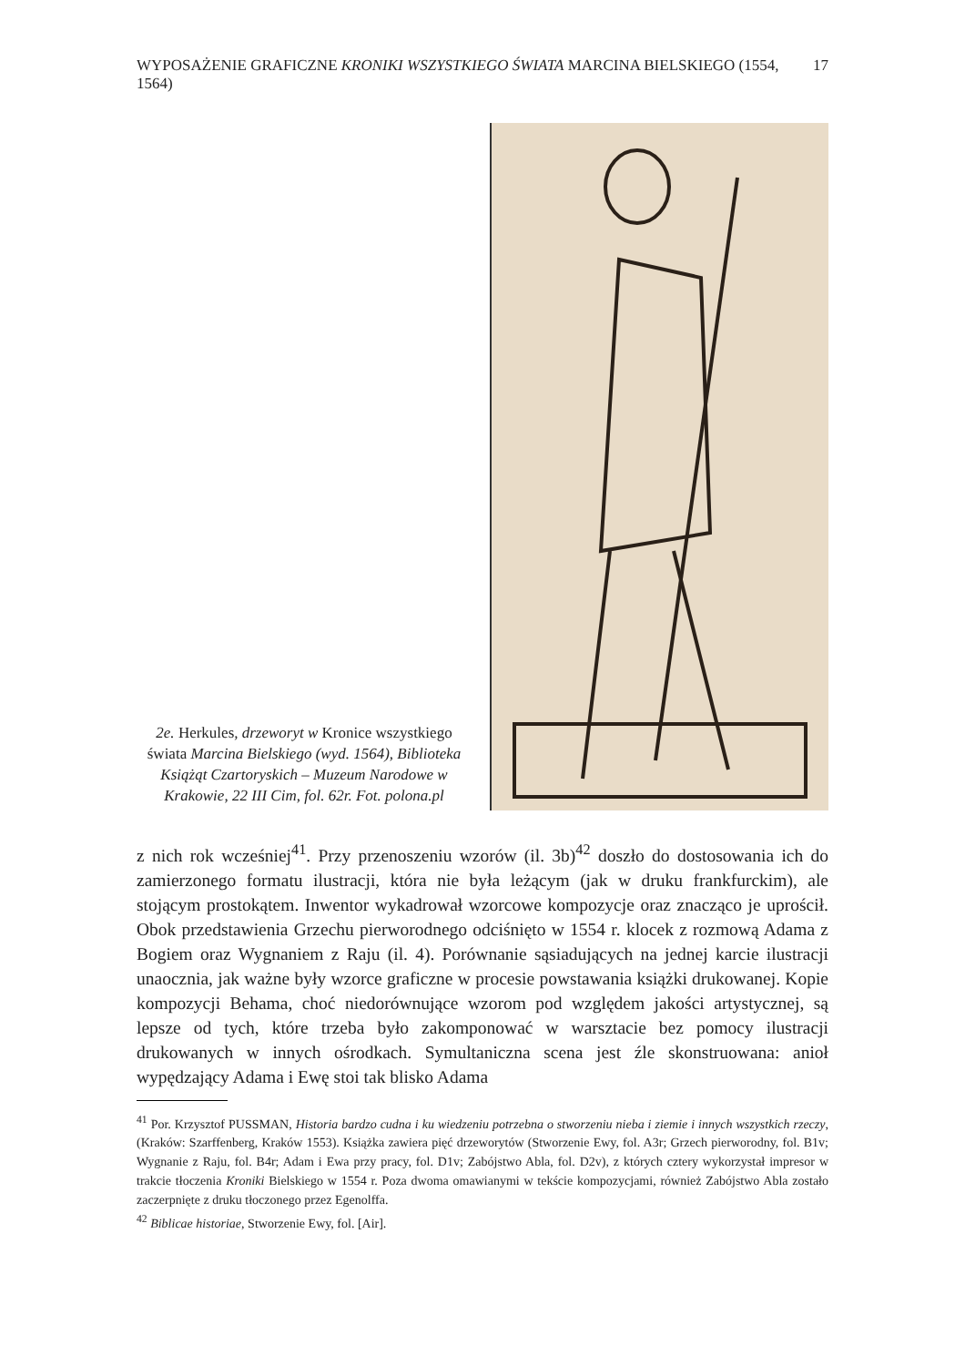WYPOSAŻENIE GRAFICZNE KRONIKI WSZYSTKIEGO ŚWIATA MARCINA BIELSKIEGO (1554, 1564) 17
2e. Herkules, drzeworyt w Kronice wszystkiego świata Marcina Bielskiego (wyd. 1564), Biblioteka Książąt Czartoryskich – Muzeum Narodowe w Krakowie, 22 III Cim, fol. 62r. Fot. polona.pl
z nich rok wcześniej<sup>41</sup>. Przy przenoszeniu wzorów (il. 3b)<sup>42</sup> doszło do dostosowania ich do zamierzonego formatu ilustracji, która nie była leżącym (jak w druku frankfurckim), ale stojącym prostokątem. Inwentor wykadrował wzorcowe kompozycje oraz znacząco je uprościł. Obok przedstawienia Grzechu pierworodnego odciśnięto w 1554 r. klocek z rozmową Adama z Bogiem oraz Wygnaniem z Raju (il. 4). Porównanie sąsiadujących na jednej karcie ilustracji unaocznia, jak ważne były wzorce graficzne w procesie powstawania książki drukowanej. Kopie kompozycji Behama, choć niedorównujące wzorom pod względem jakości artystycznej, są lepsze od tych, które trzeba było zakomponować w warsztacie bez pomocy ilustracji drukowanych w innych ośrodkach. Symultaniczna scena jest źle skonstruowana: anioł wypędzający Adama i Ewę stoi tak blisko Adama
<sup>41</sup> Por. Krzysztof PUSSMAN, Historia bardzo cudna i ku wiedzeniu potrzebna o stworzeniu nieba i ziemie i innych wszystkich rzeczy, (Kraków: Szarffenberg, Kraków 1553). Książka zawiera pięć drzeworytów (Stworzenie Ewy, fol. A3r; Grzech pierworodny, fol. B1v; Wygnanie z Raju, fol. B4r; Adam i Ewa przy pracy, fol. D1v; Zabójstwo Abla, fol. D2v), z których cztery wykorzystał impresor w trakcie tłoczenia Kroniki Bielskiego w 1554 r. Poza dwoma omawianymi w tekście kompozycjami, również Zabójstwo Abla zostało zaczerpnięte z druku tłoczonego przez Egenolffa.
<sup>42</sup> Biblicae historiae, Stworzenie Ewy, fol. [Air].